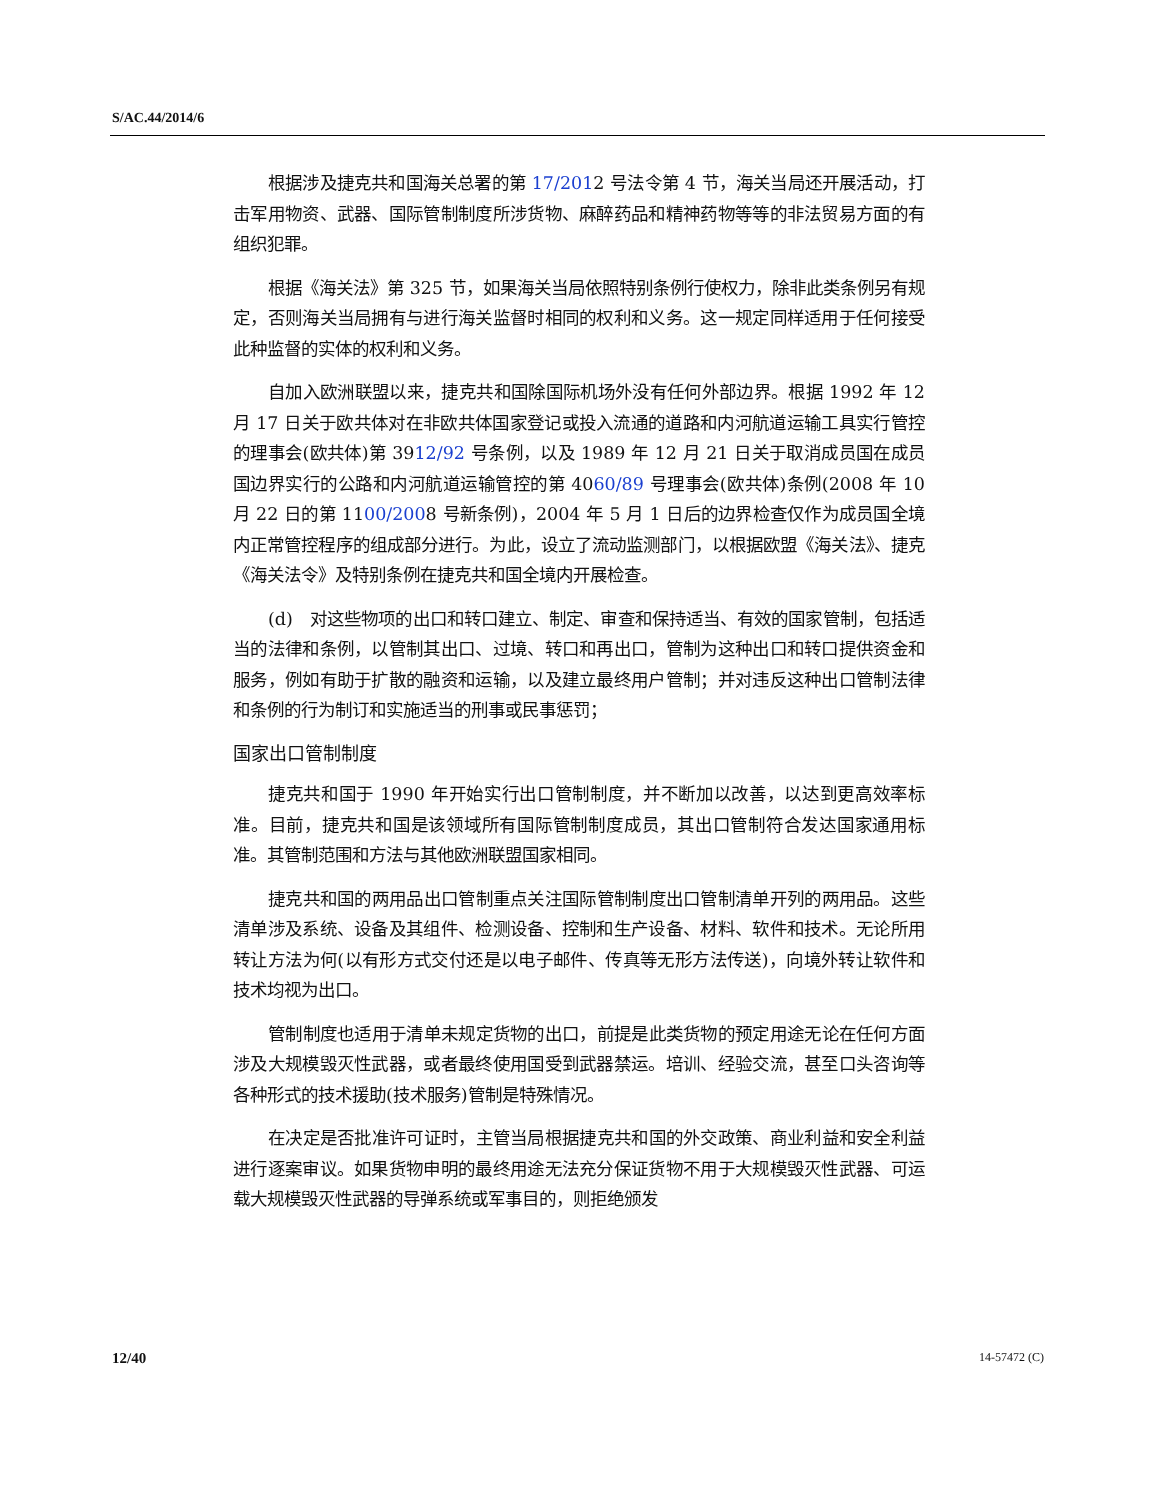S/AC.44/2014/6
根据涉及捷克共和国海关总署的第 17/2012 号法令第 4 节，海关当局还开展活动，打击军用物资、武器、国际管制制度所涉货物、麻醉药品和精神药物等等的非法贸易方面的有组织犯罪。
根据《海关法》第 325 节，如果海关当局依照特别条例行使权力，除非此类条例另有规定，否则海关当局拥有与进行海关监督时相同的权利和义务。这一规定同样适用于任何接受此种监督的实体的权利和义务。
自加入欧洲联盟以来，捷克共和国除国际机场外没有任何外部边界。根据 1992 年 12 月 17 日关于欧共体对在非欧共体国家登记或投入流通的道路和内河航道运输工具实行管控的理事会(欧共体)第 3912/92 号条例，以及 1989 年 12 月 21 日关于取消成员国在成员国边界实行的公路和内河航道运输管控的第 4060/89 号理事会(欧共体)条例(2008 年 10 月 22 日的第 1100/2008 号新条例)，2004 年 5 月 1 日后的边界检查仅作为成员国全境内正常管控程序的组成部分进行。为此，设立了流动监测部门，以根据欧盟《海关法》、捷克《海关法令》及特别条例在捷克共和国全境内开展检查。
(d)　对这些物项的出口和转口建立、制定、审查和保持适当、有效的国家管制，包括适当的法律和条例，以管制其出口、过境、转口和再出口，管制为这种出口和转口提供资金和服务，例如有助于扩散的融资和运输，以及建立最终用户管制；并对违反这种出口管制法律和条例的行为制订和实施适当的刑事或民事惩罚；
国家出口管制制度
捷克共和国于 1990 年开始实行出口管制制度，并不断加以改善，以达到更高效率标准。目前，捷克共和国是该领域所有国际管制制度成员，其出口管制符合发达国家通用标准。其管制范围和方法与其他欧洲联盟国家相同。
捷克共和国的两用品出口管制重点关注国际管制制度出口管制清单开列的两用品。这些清单涉及系统、设备及其组件、检测设备、控制和生产设备、材料、软件和技术。无论所用转让方法为何(以有形方式交付还是以电子邮件、传真等无形方法传送)，向境外转让软件和技术均视为出口。
管制制度也适用于清单未规定货物的出口，前提是此类货物的预定用途无论在任何方面涉及大规模毁灭性武器，或者最终使用国受到武器禁运。培训、经验交流，甚至口头咨询等各种形式的技术援助(技术服务)管制是特殊情况。
在决定是否批准许可证时，主管当局根据捷克共和国的外交政策、商业利益和安全利益进行逐案审议。如果货物申明的最终用途无法充分保证货物不用于大规模毁灭性武器、可运载大规模毁灭性武器的导弹系统或军事目的，则拒绝颁发
12/40 14-57472 (C)